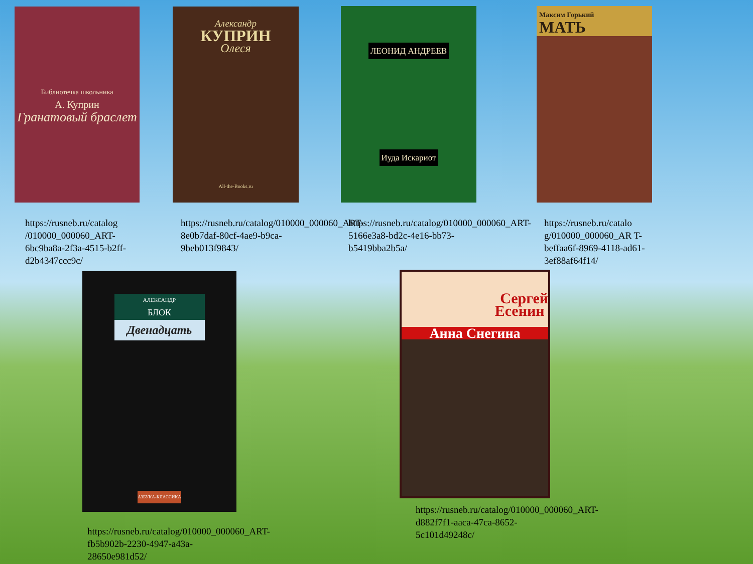Библиотечка школьника
А. Куприн
Гранатовый браслет
https://rusneb.ru/catalog /010000_000060_ART-6bc9ba8a-2f3a-4515-b2ff-d2b4347ccc9c/
Александр
КУПРИН
Олеся
All-the-Books.ru
https://rusneb.ru/catalog/010000_000060_ART-8e0b7daf-80cf-4ae9-b9ca-9beb013f9843/
ЛЕОНИД АНДРЕЕВ
Иуда Искариот
https://rusneb.ru/catalog/010000_000060_ART-5166e3a8-bd2c-4e16-bb73-b5419bba2b5a/
Максим Горький
МАТЬ
https://rusneb.ru/catalo g/010000_000060_AR T-beffaa6f-8969-4118-ad61-3ef88af64f14/
АЛЕКСАНДР
БЛОК
Двенадцать
АЗБУКА-КЛАССИКА
https://rusneb.ru/catalog/010000_000060_ART-fb5b902b-2230-4947-a43a-28650e981d52/
Сергей
Есенин
Анна Снегина
https://rusneb.ru/catalog/010000_000060_ART-d882f7f1-aaca-47ca-8652-5c101d49248c/